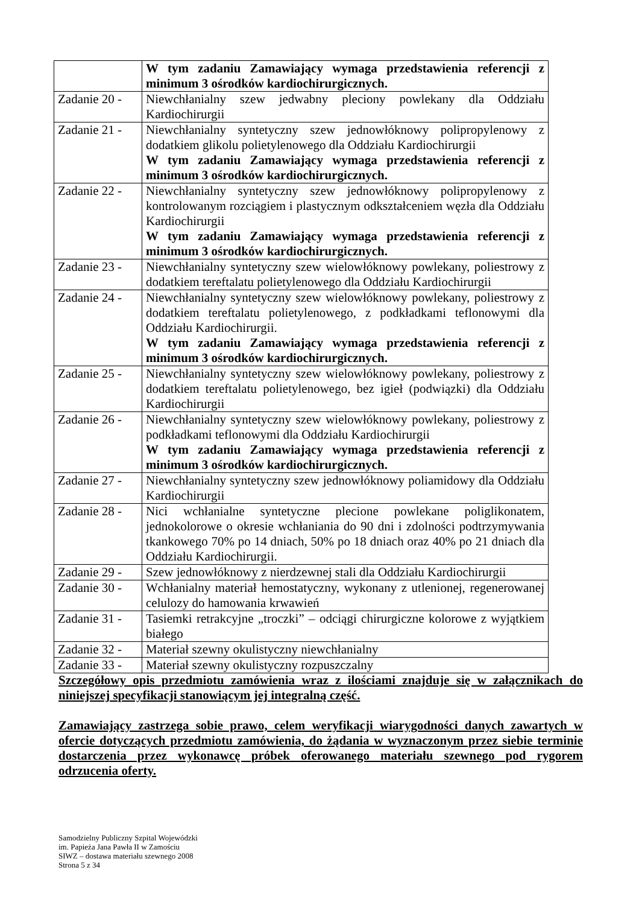| | W tym zadaniu Zamawiający wymaga przedstawienia referencji z minimum 3 ośrodków kardiochirurgicznych. |
| Zadanie 20 - | Niewchłanialny szew jedwabny pleciony powlekany dla Oddziału Kardiochirurgii |
| Zadanie 21 - | Niewchłanialny syntetyczny szew jednowłóknowy polipropylenowy z dodatkiem glikolu polietylenowego dla Oddziału Kardiochirurgii W tym zadaniu Zamawiający wymaga przedstawienia referencji z minimum 3 ośrodków kardiochirurgicznych. |
| Zadanie 22 - | Niewchłanialny syntetyczny szew jednowłóknowy polipropylenowy z kontrolowanym rozciągiem i plastycznym odkształceniem węzła dla Oddziału Kardiochirurgii W tym zadaniu Zamawiający wymaga przedstawienia referencji z minimum 3 ośrodków kardiochirurgicznych. |
| Zadanie 23 - | Niewchłanialny syntetyczny szew wielowłóknowy powlekany, poliestrowy z dodatkiem tereftalatu polietylenowego dla Oddziału Kardiochirurgii |
| Zadanie 24 - | Niewchłanialny syntetyczny szew wielowłóknowy powlekany, poliestrowy z dodatkiem tereftalatu polietylenowego, z podkładkami teflonowymi dla Oddziału Kardiochirurgii. W tym zadaniu Zamawiający wymaga przedstawienia referencji z minimum 3 ośrodków kardiochirurgicznych. |
| Zadanie 25 - | Niewchłanialny syntetyczny szew wielowłóknowy powlekany, poliestrowy z dodatkiem tereftalatu polietylenowego, bez igieł (podwiązki) dla Oddziału Kardiochirurgii |
| Zadanie 26 - | Niewchłanialny syntetyczny szew wielowłóknowy powlekany, poliestrowy z podkładkami teflonowymi dla Oddziału Kardiochirurgii W tym zadaniu Zamawiający wymaga przedstawienia referencji z minimum 3 ośrodków kardiochirurgicznych. |
| Zadanie 27 - | Niewchłanialny syntetyczny szew jednowłóknowy poliamidowy dla Oddziału Kardiochirurgii |
| Zadanie 28 - | Nici wchłanialne syntetyczne plecione powlekane poliglikonatem, jednokolorowe o okresie wchłaniania do 90 dni i zdolności podtrzymywania tkankowego 70% po 14 dniach, 50% po 18 dniach oraz 40% po 21 dniach dla Oddziału Kardiochirurgii. |
| Zadanie 29 - | Szew jednowłóknowy z nierdzewnej stali dla Oddziału Kardiochirurgii |
| Zadanie 30 - | Wchłanialny materiał hemostatyczny, wykonany z utlenionej, regenerowanej celulozy do hamowania krwawień |
| Zadanie 31 - | Tasiemki retrakcyjne „troczki” – odciągi chirurgiczne kolorowe z wyjątkiem białego |
| Zadanie 32 - | Materiał szewny okulistyczny niewchłanialny |
| Zadanie 33 - | Materiał szewny okulistyczny rozpuszczalny |
Szczegółowy opis przedmiotu zamówienia wraz z ilościami znajduje się w załącznikach do niniejszej specyfikacji stanowiącym jej integralną część.
Zamawiający zastrzega sobie prawo, celem weryfikacji wiarygodności danych zawartych w ofercie dotyczących przedmiotu zamówienia, do żądania w wyznaczonym przez siebie terminie dostarczenia przez wykonawcę próbek oferowanego materiału szewnego pod rygorem odrzucenia oferty.
Samodzielny Publiczny Szpital Wojewódzki
im. Papieża Jana Pawła II w Zamościu
SIWZ – dostawa materiału szewnego 2008
Strona 5 z 34